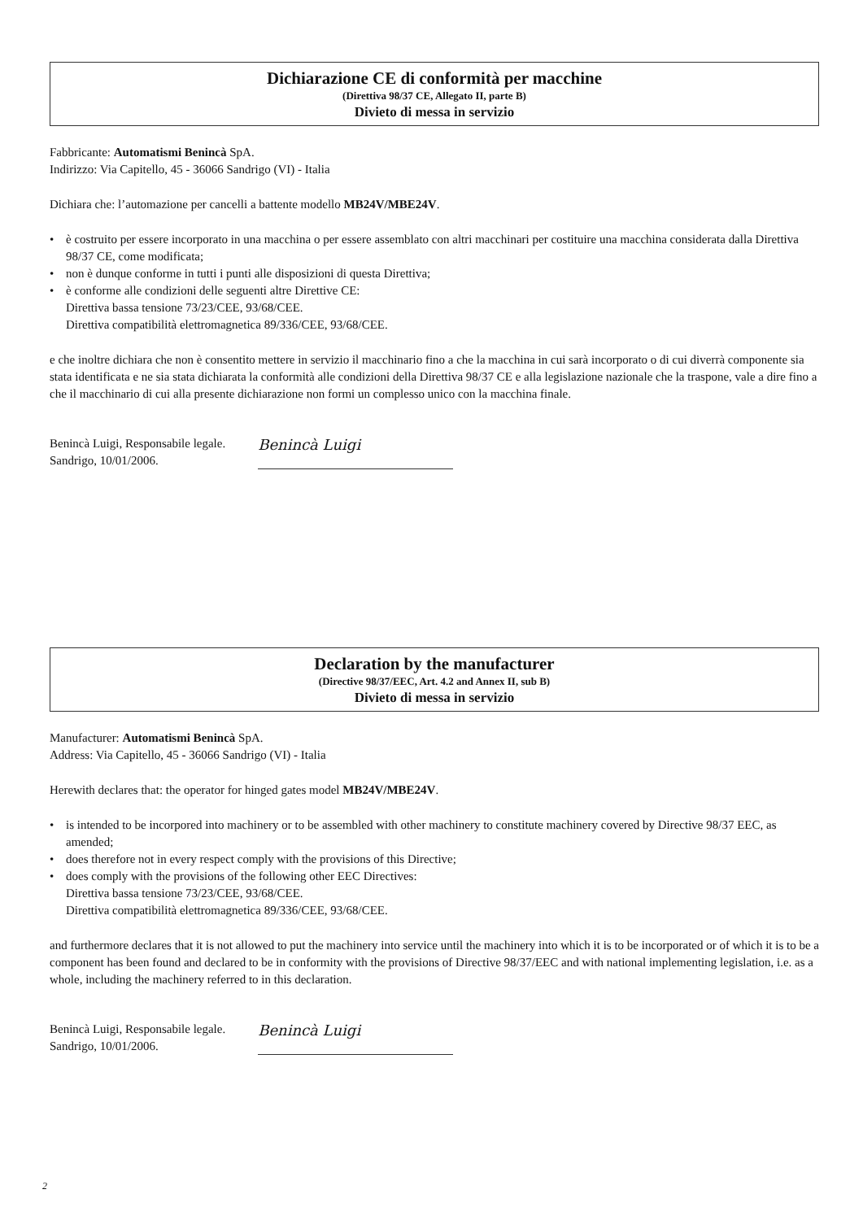Dichiarazione CE di conformità per macchine
(Direttiva 98/37 CE, Allegato II, parte B)
Divieto di messa in servizio
Fabbricante: Automatismi Benincà SpA.
Indirizzo: Via Capitello, 45 - 36066 Sandrigo (VI) - Italia
Dichiara che: l’automazione per cancelli a battente modello MB24V/MBE24V.
• è costruito per essere incorporato in una macchina o per essere assemblato con altri macchinari per costituire una macchina considerata dalla Direttiva 98/37 CE, come modificata;
• non è dunque conforme in tutti i punti alle disposizioni di questa Direttiva;
• è conforme alle condizioni delle seguenti altre Direttive CE:
Direttiva bassa tensione 73/23/CEE, 93/68/CEE.
Direttiva compatibilità elettromagnetica 89/336/CEE, 93/68/CEE.
e che inoltre dichiara che non è consentito mettere in servizio il macchinario fino a che la macchina in cui sarà incorporato o di cui diverrà componente sia stata identificata e ne sia stata dichiarata la conformità alle condizioni della Direttiva 98/37 CE e alla legislazione nazionale che la traspone, vale a dire fino a che il macchinario di cui alla presente dichiarazione non formi un complesso unico con la macchina finale.
Benincà Luigi, Responsabile legale.
Sandrigo, 10/01/2006.
Benincà Luigi
Declaration by the manufacturer
(Directive 98/37/EEC, Art. 4.2 and Annex II, sub B)
Divieto di messa in servizio
Manufacturer: Automatismi Benincà SpA.
Address: Via Capitello, 45 - 36066 Sandrigo (VI) - Italia
Herewith declares that: the operator for hinged gates model MB24V/MBE24V.
• is intended to be incorpored into machinery or to be assembled with other machinery to constitute machinery covered by Directive 98/37 EEC, as amended;
• does therefore not in every respect comply with the provisions of this Directive;
• does comply with the provisions of the following other EEC Directives:
Direttiva bassa tensione 73/23/CEE, 93/68/CEE.
Direttiva compatibilità elettromagnetica 89/336/CEE, 93/68/CEE.
and furthermore declares that it is not allowed to put the machinery into service until the machinery into which it is to be incorporated or of which it is to be a component has been found and declared to be in conformity with the provisions of Directive 98/37/EEC and with national implementing legislation, i.e. as a whole, including the machinery referred to in this declaration.
Benincà Luigi, Responsabile legale.
Sandrigo, 10/01/2006.
Benincà Luigi
2